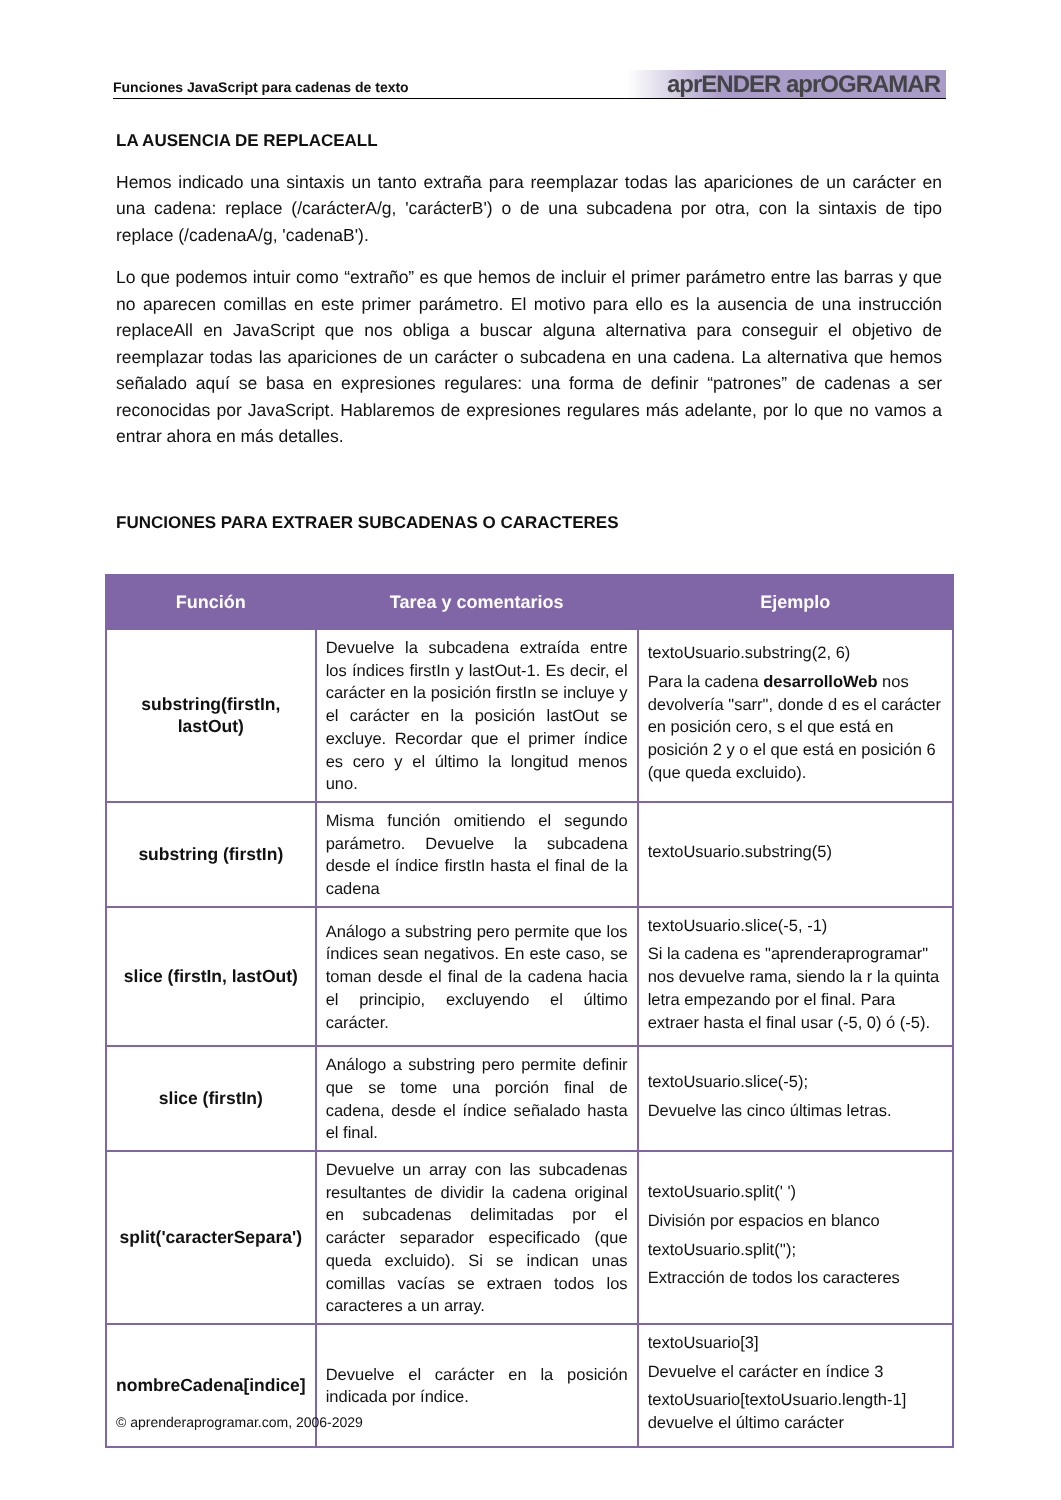Funciones JavaScript para cadenas de texto aprENDER aprOGRAMAR
LA AUSENCIA DE REPLACEALL
Hemos indicado una sintaxis un tanto extraña para reemplazar todas las apariciones de un carácter en una cadena: replace (/carácterA/g, 'carácterB') o de una subcadena por otra, con la sintaxis de tipo replace (/cadenaA/g, 'cadenaB').
Lo que podemos intuir como “extraño” es que hemos de incluir el primer parámetro entre las barras y que no aparecen comillas en este primer parámetro. El motivo para ello es la ausencia de una instrucción replaceAll en JavaScript que nos obliga a buscar alguna alternativa para conseguir el objetivo de reemplazar todas las apariciones de un carácter o subcadena en una cadena. La alternativa que hemos señalado aquí se basa en expresiones regulares: una forma de definir “patrones” de cadenas a ser reconocidas por JavaScript. Hablaremos de expresiones regulares más adelante, por lo que no vamos a entrar ahora en más detalles.
FUNCIONES PARA EXTRAER SUBCADENAS O CARACTERES
| Función | Tarea y comentarios | Ejemplo |
| --- | --- | --- |
| substring(firstIn, lastOut) | Devuelve la subcadena extraída entre los índices firstIn y lastOut-1. Es decir, el carácter en la posición firstIn se incluye y el carácter en la posición lastOut se excluye. Recordar que el primer índice es cero y el último la longitud menos uno. | textoUsuario.substring(2, 6) Para la cadena desarrolloWeb nos devolvería "sarr", donde d es el carácter en posición cero, s el que está en posición 2 y o el que está en posición 6 (que queda excluido). |
| substring (firstIn) | Misma función omitiendo el segundo parámetro. Devuelve la subcadena desde el índice firstIn hasta el final de la cadena | textoUsuario.substring(5) |
| slice (firstIn, lastOut) | Análogo a substring pero permite que los índices sean negativos. En este caso, se toman desde el final de la cadena hacia el principio, excluyendo el último carácter. | textoUsuario.slice(-5, -1) Si la cadena es "aprenderaprogramar" nos devuelve rama, siendo la r la quinta letra empezando por el final. Para extraer hasta el final usar (-5, 0) ó (-5). |
| slice (firstIn) | Análogo a substring pero permite definir que se tome una porción final de cadena, desde el índice señalado hasta el final. | textoUsuario.slice(-5); Devuelve las cinco últimas letras. |
| split('caracterSepara') | Devuelve un array con las subcadenas resultantes de dividir la cadena original en subcadenas delimitadas por el carácter separador especificado (que queda excluido). Si se indican unas comillas vacías se extraen todos los caracteres a un array. | textoUsuario.split(' ') División por espacios en blanco textoUsuario.split(''); Extracción de todos los caracteres |
| nombreCadena[indice] | Devuelve el carácter en la posición indicada por índice. | textoUsuario[3] Devuelve el carácter en índice 3 textoUsuario[textoUsuario.length-1] devuelve el último carácter |
© aprenderaprogramar.com, 2006-2029